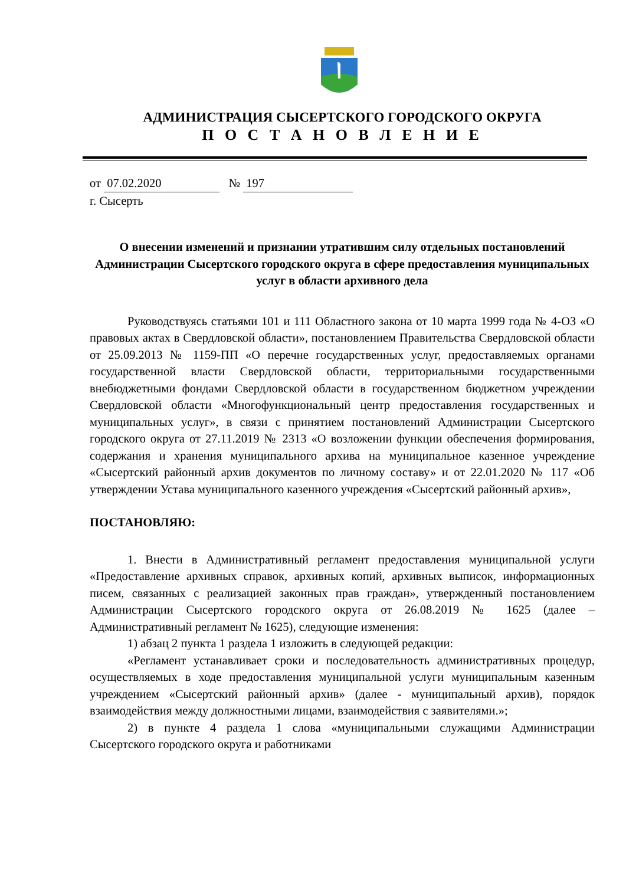АДМИНИСТРАЦИЯ СЫСЕРТСКОГО ГОРОДСКОГО ОКРУГА
П О С Т А Н О В Л Е Н И Е
от 07.02.2020 № 197
г. Сысерть
О внесении изменений и признании утратившим силу отдельных постановлений Администрации Сысертского городского округа в сфере предоставления муниципальных услуг в области архивного дела
Руководствуясь статьями 101 и 111 Областного закона от 10 марта 1999 года № 4-ОЗ «О правовых актах в Свердловской области», постановлением Правительства Свердловской области от 25.09.2013 № 1159-ПП «О перечне государственных услуг, предоставляемых органами государственной власти Свердловской области, территориальными государственными внебюджетными фондами Свердловской области в государственном бюджетном учреждении Свердловской области «Многофункциональный центр предоставления государственных и муниципальных услуг», в связи с принятием постановлений Администрации Сысертского городского округа от 27.11.2019 № 2313 «О возложении функции обеспечения формирования, содержания и хранения муниципального архива на муниципальное казенное учреждение «Сысертский районный архив документов по личному составу» и от 22.01.2020 № 117 «Об утверждении Устава муниципального казенного учреждения «Сысертский районный архив»,
ПОСТАНОВЛЯЮ:
1. Внести в Административный регламент предоставления муниципальной услуги «Предоставление архивных справок, архивных копий, архивных выписок, информационных писем, связанных с реализацией законных прав граждан», утвержденный постановлением Администрации Сысертского городского округа от 26.08.2019 № 1625 (далее – Административный регламент № 1625), следующие изменения:
1) абзац 2 пункта 1 раздела 1 изложить в следующей редакции:
«Регламент устанавливает сроки и последовательность административных процедур, осуществляемых в ходе предоставления муниципальной услуги муниципальным казенным учреждением «Сысертский районный архив» (далее - муниципальный архив), порядок взаимодействия между должностными лицами, взаимодействия с заявителями.»;
2) в пункте 4 раздела 1 слова «муниципальными служащими Администрации Сысертского городского округа и работниками